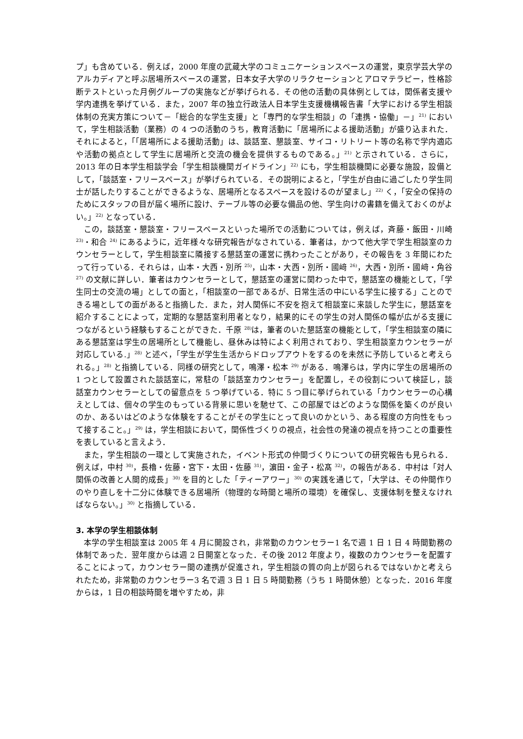プ」も含めている．例えば，2000 年度の武蔵大学のコミュニケーションスペースの運営，東京学芸大学のアルカディアと呼ぶ居場所スペースの運営，日本女子大学のリラクセーションとアロマテラピー，性格診断テストといった月例グループの実施などが挙げられる．その他の活動の具体例としては，関係者支援や学内連携を挙げている．また，2007 年の独立行政法人日本学生支援機構報告書「大学における学生相談体制の充実方策について－「総合的な学生支援」と「専門的な学生相談」の「連携・協働」－」<sup>21)</sup> において，学生相談活動（業務）の 4 つの活動のうち，教育活動に「居場所による援助活動」が盛り込まれた．それによると，「「居場所による援助活動」は、談話室、懇談室、サイコ・リトリート等の名称で学内適応や活動の拠点として学生に居場所と交流の機会を提供するものである。」<sup>21)</sup> と示されている．さらに，2013 年の日本学生相談学会「学生相談機関ガイドライン」<sup>22)</sup> にも，学生相談機関に必要な施設，設備として，「談話室・フリースペース」が挙げられている．その説明によると，「学生が自由に過ごしたり学生同士が話したりすることができるような、居場所となるスペースを設けるのが望まし」<sup>22)</sup> く，「安全の保持のためにスタッフの目が届く場所に設け、テーブル等の必要な備品の他、学生向けの書籍を備えておくのがよい。」<sup>22)</sup> となっている．
この，談話室・懇談室・フリースペースといった場所での活動については，例えば，斉藤・飯田・川崎 <sup>23)</sup>・和合 <sup>24)</sup> にあるように，近年様々な研究報告がなされている．筆者は，かつて他大学で学生相談室のカウンセラーとして，学生相談室に隣接する懇話室の運営に携わったことがあり，その報告を 3 年間にわたって行っている．それらは，山本・大西・別所 <sup>25)</sup>，山本・大西・別所・國﨑 <sup>26)</sup>，大西・別所・國﨑・角谷 <sup>27)</sup> の文献に詳しい．筆者はカウンセラーとして，懇話室の運営に関わった中で，懇話室の機能として，「学生同士の交流の場」としての面と，「相談室の一部であるが、日常生活の中にいる学生に接する」ことのできる場としての面があると指摘した．また，対人関係に不安を抱えて相談室に来談した学生に，懇話室を紹介することによって，定期的な懇話室利用者となり，結果的にその学生の対人関係の幅が広がる支援につながるという経験もすることができた．千原 <sup>28)</sup>は，筆者のいた懇話室の機能として，「学生相談室の隣にある懇話室は学生の居場所として機能し、昼休みは特によく利用されており、学生相談室カウンセラーが対応している.」<sup>28)</sup> と述べ，「学生が学生生活からドロップアウトをするのを未然に予防していると考えられる。」<sup>28)</sup> と指摘している．同様の研究として，鳴澤・松本 <sup>29)</sup> がある．鳴澤らは，学内に学生の居場所の 1 つとして設置された談話室に，常駐の「談話室カウンセラー」を配置し，その役割について検証し，談話室カウンセラーとしての留意点を 5 つ挙げている．特に 5 つ目に挙げられている「カウンセラーの心構えとしては、個々の学生のもっている背景に思いを馳せて、この部屋ではどのような関係を築くのが良いのか、あるいはどのような体験をすることがその学生にとって良いのかという、ある程度の方向性をもって接すること。」<sup>29)</sup> は，学生相談において，関係性づくりの視点，社会性の発達の視点を持つことの重要性を表していると言えよう．
また，学生相談の一環として実施された，イベント形式の仲間づくりについての研究報告も見られる．例えば，中村 <sup>30)</sup>，長櫓・佐藤・宮下・太田・佐藤 <sup>31)</sup>，濵田・金子・松髙 <sup>32)</sup>，の報告がある．中村は「対人関係の改善と人間的成長」<sup>30)</sup> を目的とした「ティーアワー」<sup>30)</sup> の実践を通じて，「大学は、その仲間作りのやり直しを十二分に体験できる居場所（物理的な時間と場所の環境）を確保し、支援体制を整えなければならない。」<sup>30)</sup> と指摘している．
3. 本学の学生相談体制
本学の学生相談室は 2005 年 4 月に開設され，非常勤のカウンセラー1 名で週 1 日 1 日 4 時間勤務の体制であった．翌年度からは週 2 日開室となった．その後 2012 年度より，複数のカウンセラーを配置することによって，カウンセラー間の連携が促進され，学生相談の質の向上が図られるではないかと考えられたため，非常勤のカウンセラー3 名で週 3 日 1 日 5 時間勤務（うち 1 時間休憩）となった．2016 年度からは，1 日の相談時間を増やすため，非